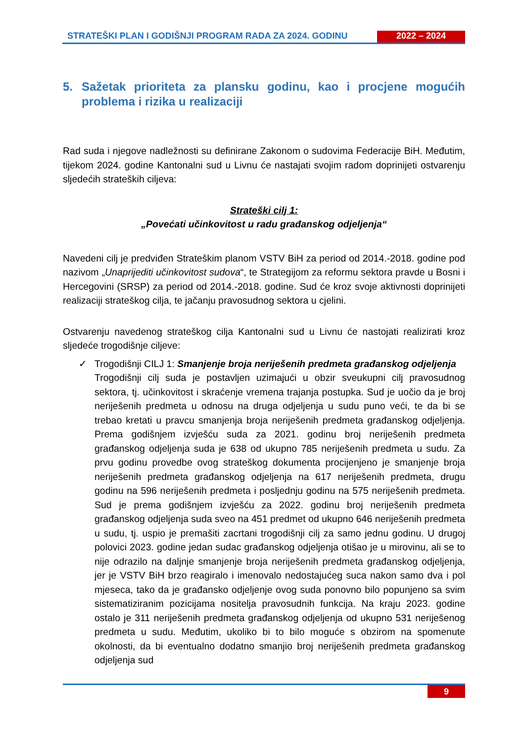STRATEŠKI PLAN I GODIŠNJI PROGRAM RADA ZA 2024. GODINU
2022 – 2024
5. Sažetak prioriteta za plansku godinu, kao i procjene mogućih problema i rizika u realizaciji
Rad suda i njegove nadležnosti su definirane Zakonom o sudovima Federacije BiH. Međutim, tijekom 2024. godine Kantonalni sud u Livnu će nastajati svojim radom doprinijeti ostvarenju sljedećih strateških ciljeva:
Strateški cilj 1:
„Povećati učinkovitost u radu građanskog odjeljenja“
Navedeni cilj je predviđen Strateškim planom VSTV BiH za period od 2014.-2018. godine pod nazivom „Unaprijediti učinkovitost sudova“, te Strategijom za reformu sektora pravde u Bosni i Hercegovini (SRSP) za period od 2014.-2018. godine. Sud će kroz svoje aktivnosti doprinijeti realizaciji strateškog cilja, te jačanju pravosudnog sektora u cjelini.
Ostvarenju navedenog strateškog cilja Kantonalni sud u Livnu će nastojati realizirati kroz sljedeće trogodišnje ciljeve:
✓ Trogodišnji CILJ 1: Smanjenje broja neriješenih predmeta građanskog odjeljenja
Trogodišnji cilj suda je postavljen uzimajući u obzir sveukupni cilj pravosudnog sektora, tj. učinkovitost i skraćenje vremena trajanja postupka. Sud je uočio da je broj neriješenih predmeta u odnosu na druga odjeljenja u sudu puno veći, te da bi se trebao kretati u pravcu smanjenja broja neriješenih predmeta građanskog odjeljenja. Prema godišnjem izvješću suda za 2021. godinu broj neriješenih predmeta građanskog odjeljenja suda je 638 od ukupno 785 neriješenih predmeta u sudu. Za prvu godinu provedbe ovog strateškog dokumenta procijenjeno je smanjenje broja neriješenih predmeta građanskog odjeljenja na 617 neriješenih predmeta, drugu godinu na 596 neriješenih predmeta i posljednju godinu na 575 neriješenih predmeta. Sud je prema godišnjem izvješću za 2022. godinu broj neriješenih predmeta građanskog odjeljenja suda sveo na 451 predmet od ukupno 646 neriješenih predmeta u sudu, tj. uspio je premašiti zacrtani trogodišnji cilj za samo jednu godinu. U drugoj polovici 2023. godine jedan sudac građanskog odjeljenja otišao je u mirovinu, ali se to nije odrazilo na daljnje smanjenje broja neriješenih predmeta građanskog odjeljenja, jer je VSTV BiH brzo reagiralo i imenovalo nedostajućeg suca nakon samo dva i pol mjeseca, tako da je građansko odjeljenje ovog suda ponovno bilo popunjeno sa svim sistematiziranim pozicijama nositelja pravosudnih funkcija. Na kraju 2023. godine ostalo je 311 neriješenih predmeta građanskog odjeljenja od ukupno 531 neriješenog predmeta u sudu. Međutim, ukoliko bi to bilo moguće s obzirom na spomenute okolnosti, da bi eventualno dodatno smanjio broj neriješenih predmeta građanskog odjeljenja sud
9